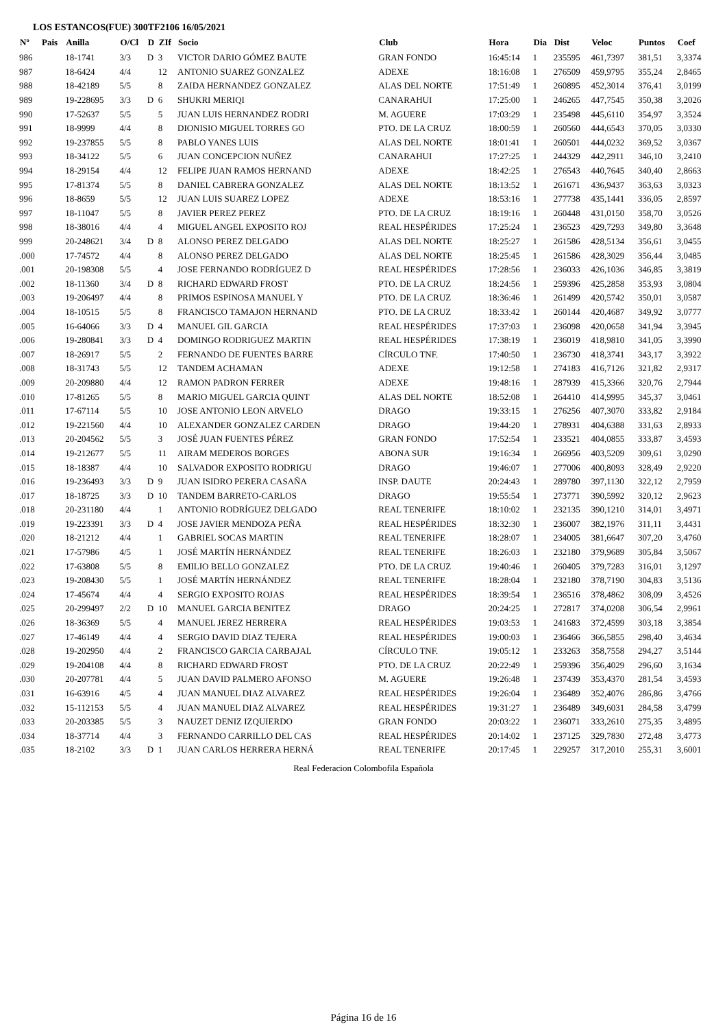LOS ESTANCOS(FUE) 300TF2106 16/05/2021
| Nº | Pais | Anilla | O/Cl | D | ZIf | Socio | Club | Hora | Dia | Dist | Veloc | Puntos | Coef |
| --- | --- | --- | --- | --- | --- | --- | --- | --- | --- | --- | --- | --- | --- |
| 986 | | 18-1741 | 3/3 | D | 3 | VICTOR DARIO GÓMEZ BAUTE | GRAN FONDO | 16:45:14 | 1 | 235595 | 461,7397 | 381,51 | 3,3374 |
| 987 | | 18-6424 | 4/4 | | 12 | ANTONIO SUAREZ GONZALEZ | ADEXE | 18:16:08 | 1 | 276509 | 459,9795 | 355,24 | 2,8465 |
| 988 | | 18-42189 | 5/5 | | 8 | ZAIDA HERNANDEZ GONZALEZ | ALAS DEL NORTE | 17:51:49 | 1 | 260895 | 452,3014 | 376,41 | 3,0199 |
| 989 | | 19-228695 | 3/3 | D | 6 | SHUKRI MERIQI | CANARAHUI | 17:25:00 | 1 | 246265 | 447,7545 | 350,38 | 3,2026 |
| 990 | | 17-52637 | 5/5 | | 5 | JUAN LUIS HERNANDEZ RODRI | M. AGUERE | 17:03:29 | 1 | 235498 | 445,6110 | 354,97 | 3,3524 |
| 991 | | 18-9999 | 4/4 | | 8 | DIONISIO MIGUEL TORRES GO | PTO. DE LA CRUZ | 18:00:59 | 1 | 260560 | 444,6543 | 370,05 | 3,0330 |
| 992 | | 19-237855 | 5/5 | | 8 | PABLO YANES LUIS | ALAS DEL NORTE | 18:01:41 | 1 | 260501 | 444,0232 | 369,52 | 3,0367 |
| 993 | | 18-34122 | 5/5 | | 6 | JUAN CONCEPCION NUÑEZ | CANARAHUI | 17:27:25 | 1 | 244329 | 442,2911 | 346,10 | 3,2410 |
| 994 | | 18-29154 | 4/4 | | 12 | FELIPE JUAN RAMOS HERNAND | ADEXE | 18:42:25 | 1 | 276543 | 440,7645 | 340,40 | 2,8663 |
| 995 | | 17-81374 | 5/5 | | 8 | DANIEL CABRERA GONZALEZ | ALAS DEL NORTE | 18:13:52 | 1 | 261671 | 436,9437 | 363,63 | 3,0323 |
| 996 | | 18-8659 | 5/5 | | 12 | JUAN LUIS SUAREZ LOPEZ | ADEXE | 18:53:16 | 1 | 277738 | 435,1441 | 336,05 | 2,8597 |
| 997 | | 18-11047 | 5/5 | | 8 | JAVIER PEREZ PEREZ | PTO. DE LA CRUZ | 18:19:16 | 1 | 260448 | 431,0150 | 358,70 | 3,0526 |
| 998 | | 18-38016 | 4/4 | | 4 | MIGUEL ANGEL EXPOSITO ROJ | REAL HESPÉRIDES | 17:25:24 | 1 | 236523 | 429,7293 | 349,80 | 3,3648 |
| 999 | | 20-248621 | 3/4 | D | 8 | ALONSO PEREZ DELGADO | ALAS DEL NORTE | 18:25:27 | 1 | 261586 | 428,5134 | 356,61 | 3,0455 |
| .000 | | 17-74572 | 4/4 | | 8 | ALONSO PEREZ DELGADO | ALAS DEL NORTE | 18:25:45 | 1 | 261586 | 428,3029 | 356,44 | 3,0485 |
| .001 | | 20-198308 | 5/5 | | 4 | JOSE FERNANDO RODRÍGUEZ D | REAL HESPÉRIDES | 17:28:56 | 1 | 236033 | 426,1036 | 346,85 | 3,3819 |
| .002 | | 18-11360 | 3/4 | D | 8 | RICHARD EDWARD FROST | PTO. DE LA CRUZ | 18:24:56 | 1 | 259396 | 425,2858 | 353,93 | 3,0804 |
| .003 | | 19-206497 | 4/4 | | 8 | PRIMOS ESPINOSA MANUEL Y | PTO. DE LA CRUZ | 18:36:46 | 1 | 261499 | 420,5742 | 350,01 | 3,0587 |
| .004 | | 18-10515 | 5/5 | | 8 | FRANCISCO TAMAJON HERNAND | PTO. DE LA CRUZ | 18:33:42 | 1 | 260144 | 420,4687 | 349,92 | 3,0777 |
| .005 | | 16-64066 | 3/3 | D | 4 | MANUEL GIL GARCIA | REAL HESPÉRIDES | 17:37:03 | 1 | 236098 | 420,0658 | 341,94 | 3,3945 |
| .006 | | 19-280841 | 3/3 | D | 4 | DOMINGO RODRIGUEZ MARTIN | REAL HESPÉRIDES | 17:38:19 | 1 | 236019 | 418,9810 | 341,05 | 3,3990 |
| .007 | | 18-26917 | 5/5 | | 2 | FERNANDO DE FUENTES BARRE | CÍRCULO TNF. | 17:40:50 | 1 | 236730 | 418,3741 | 343,17 | 3,3922 |
| .008 | | 18-31743 | 5/5 | | 12 | TANDEM ACHAMAN | ADEXE | 19:12:58 | 1 | 274183 | 416,7126 | 321,82 | 2,9317 |
| .009 | | 20-209880 | 4/4 | | 12 | RAMON PADRON FERRER | ADEXE | 19:48:16 | 1 | 287939 | 415,3366 | 320,76 | 2,7944 |
| .010 | | 17-81265 | 5/5 | | 8 | MARIO MIGUEL GARCIA QUINT | ALAS DEL NORTE | 18:52:08 | 1 | 264410 | 414,9995 | 345,37 | 3,0461 |
| .011 | | 17-67114 | 5/5 | | 10 | JOSE ANTONIO LEON ARVELO | DRAGO | 19:33:15 | 1 | 276256 | 407,3070 | 333,82 | 2,9184 |
| .012 | | 19-221560 | 4/4 | | 10 | ALEXANDER GONZALEZ CARDEN | DRAGO | 19:44:20 | 1 | 278931 | 404,6388 | 331,63 | 2,8933 |
| .013 | | 20-204562 | 5/5 | | 3 | JOSÉ JUAN FUENTES PÉREZ | GRAN FONDO | 17:52:54 | 1 | 233521 | 404,0855 | 333,87 | 3,4593 |
| .014 | | 19-212677 | 5/5 | | 11 | AIRAM MEDEROS BORGES | ABONA SUR | 19:16:34 | 1 | 266956 | 403,5209 | 309,61 | 3,0290 |
| .015 | | 18-18387 | 4/4 | | 10 | SALVADOR EXPOSITO RODRIGU | DRAGO | 19:46:07 | 1 | 277006 | 400,8093 | 328,49 | 2,9220 |
| .016 | | 19-236493 | 3/3 | D | 9 | JUAN ISIDRO PERERA CASAÑA | INSP. DAUTE | 20:24:43 | 1 | 289780 | 397,1130 | 322,12 | 2,7959 |
| .017 | | 18-18725 | 3/3 | D | 10 | TANDEM BARRETO-CARLOS | DRAGO | 19:55:54 | 1 | 273771 | 390,5992 | 320,12 | 2,9623 |
| .018 | | 20-231180 | 4/4 | | 1 | ANTONIO RODRÍGUEZ DELGADO | REAL TENERIFE | 18:10:02 | 1 | 232135 | 390,1210 | 314,01 | 3,4971 |
| .019 | | 19-223391 | 3/3 | D | 4 | JOSE JAVIER MENDOZA PEÑA | REAL HESPÉRIDES | 18:32:30 | 1 | 236007 | 382,1976 | 311,11 | 3,4431 |
| .020 | | 18-21212 | 4/4 | | 1 | GABRIEL SOCAS MARTIN | REAL TENERIFE | 18:28:07 | 1 | 234005 | 381,6647 | 307,20 | 3,4760 |
| .021 | | 17-57986 | 4/5 | | 1 | JOSÉ MARTÍN HERNÁNDEZ | REAL TENERIFE | 18:26:03 | 1 | 232180 | 379,9689 | 305,84 | 3,5067 |
| .022 | | 17-63808 | 5/5 | | 8 | EMILIO BELLO GONZALEZ | PTO. DE LA CRUZ | 19:40:46 | 1 | 260405 | 379,7283 | 316,01 | 3,1297 |
| .023 | | 19-208430 | 5/5 | | 1 | JOSÉ MARTÍN HERNÁNDEZ | REAL TENERIFE | 18:28:04 | 1 | 232180 | 378,7190 | 304,83 | 3,5136 |
| .024 | | 17-45674 | 4/4 | | 4 | SERGIO EXPOSITO ROJAS | REAL HESPÉRIDES | 18:39:54 | 1 | 236516 | 378,4862 | 308,09 | 3,4526 |
| .025 | | 20-299497 | 2/2 | D | 10 | MANUEL GARCIA BENITEZ | DRAGO | 20:24:25 | 1 | 272817 | 374,0208 | 306,54 | 2,9961 |
| .026 | | 18-36369 | 5/5 | | 4 | MANUEL JEREZ HERRERA | REAL HESPÉRIDES | 19:03:53 | 1 | 241683 | 372,4599 | 303,18 | 3,3854 |
| .027 | | 17-46149 | 4/4 | | 4 | SERGIO DAVID DIAZ TEJERA | REAL HESPÉRIDES | 19:00:03 | 1 | 236466 | 366,5855 | 298,40 | 3,4634 |
| .028 | | 19-202950 | 4/4 | | 2 | FRANCISCO GARCIA CARBAJAL | CÍRCULO TNF. | 19:05:12 | 1 | 233263 | 358,7558 | 294,27 | 3,5144 |
| .029 | | 19-204108 | 4/4 | | 8 | RICHARD EDWARD FROST | PTO. DE LA CRUZ | 20:22:49 | 1 | 259396 | 356,4029 | 296,60 | 3,1634 |
| .030 | | 20-207781 | 4/4 | | 5 | JUAN DAVID PALMERO AFONSO | M. AGUERE | 19:26:48 | 1 | 237439 | 353,4370 | 281,54 | 3,4593 |
| .031 | | 16-63916 | 4/5 | | 4 | JUAN MANUEL DIAZ ALVAREZ | REAL HESPÉRIDES | 19:26:04 | 1 | 236489 | 352,4076 | 286,86 | 3,4766 |
| .032 | | 15-112153 | 5/5 | | 4 | JUAN MANUEL DIAZ ALVAREZ | REAL HESPÉRIDES | 19:31:27 | 1 | 236489 | 349,6031 | 284,58 | 3,4799 |
| .033 | | 20-203385 | 5/5 | | 3 | NAUZET DENIZ IZQUIERDO | GRAN FONDO | 20:03:22 | 1 | 236071 | 333,2610 | 275,35 | 3,4895 |
| .034 | | 18-37714 | 4/4 | | 3 | FERNANDO CARRILLO DEL CAS | REAL HESPÉRIDES | 20:14:02 | 1 | 237125 | 329,7830 | 272,48 | 3,4773 |
| .035 | | 18-2102 | 3/3 | D | 1 | JUAN CARLOS HERRERA HERNÁ | REAL TENERIFE | 20:17:45 | 1 | 229257 | 317,2010 | 255,31 | 3,6001 |
Real Federacion Colombofila Española
Página 16 de 16